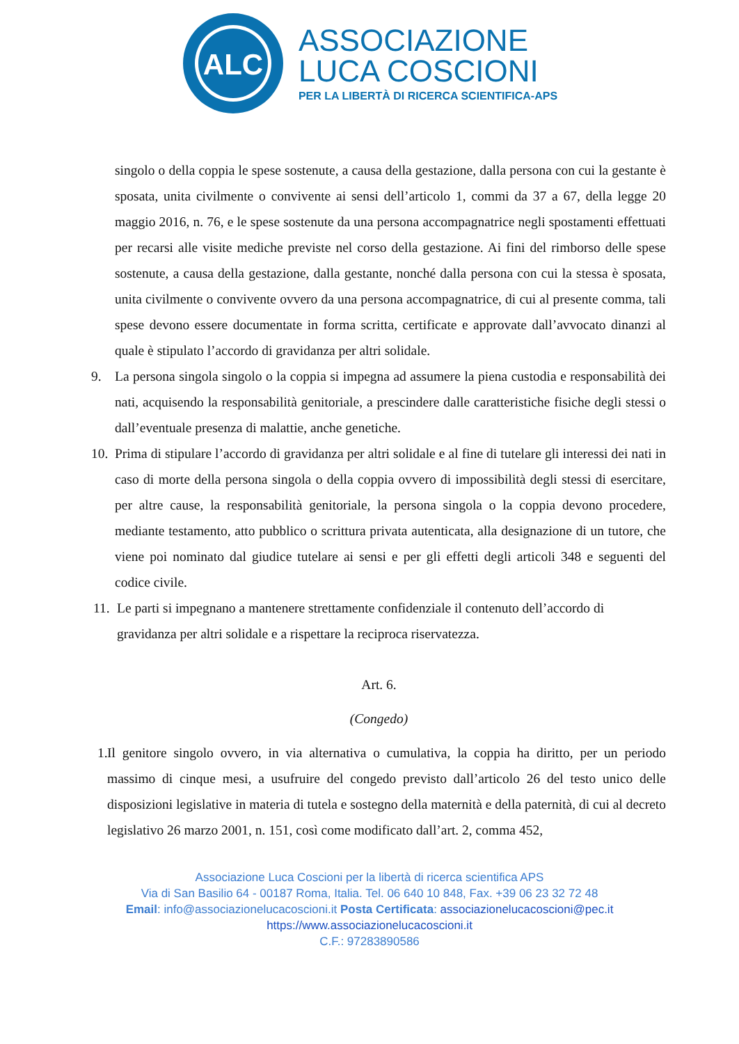ALC
ASSOCIAZIONE
LUCA COSCIONI
PER LA LIBERTÀ DI RICERCA SCIENTIFICA-APS
singolo o della coppia le spese sostenute, a causa della gestazione, dalla persona con cui la gestante è sposata, unita civilmente o convivente ai sensi dell’articolo 1, commi da 37 a 67, della legge 20 maggio 2016, n. 76, e le spese sostenute da una persona accompagnatrice negli spostamenti effettuati per recarsi alle visite mediche previste nel corso della gestazione. Ai fini del rimborso delle spese sostenute, a causa della gestazione, dalla gestante, nonché dalla persona con cui la stessa è sposata, unita civilmente o convivente ovvero da una persona accompagnatrice, di cui al presente comma, tali spese devono essere documentate in forma scritta, certificate e approvate dall’avvocato dinanzi al quale è stipulato l’accordo di gravidanza per altri solidale.
9. La persona singola singolo o la coppia si impegna ad assumere la piena custodia e responsabilità dei nati, acquisendo la responsabilità genitoriale, a prescindere dalle caratteristiche fisiche degli stessi o dall’eventuale presenza di malattie, anche genetiche.
10.
Prima di stipulare l’accordo di gravidanza per altri solidale e al fine di tutelare gli interessi dei nati in caso di morte della persona singola o della coppia ovvero di impossibilità degli stessi di esercitare, per altre cause, la responsabilità genitoriale, la persona singola o la coppia devono procedere, mediante testamento, atto pubblico o scrittura privata autenticata, alla designazione di un tutore, che viene poi nominato dal giudice tutelare ai sensi e per gli effetti degli articoli 348 e seguenti del codice civile.
11.
Le parti si impegnano a mantenere strettamente confidenziale il contenuto dell’accordo di gravidanza per altri solidale e a rispettare la reciproca riservatezza.
Art. 6.
(Congedo)
1.
Il genitore singolo ovvero, in via alternativa o cumulativa, la coppia ha diritto, per un periodo massimo di cinque mesi, a usufruire del congedo previsto dall’articolo 26 del testo unico delle disposizioni legislative in materia di tutela e sostegno della maternità e della paternità, di cui al decreto legislativo 26 marzo 2001, n. 151, così come modificato dall’art. 2, comma 452,
Associazione Luca Coscioni per la libertà di ricerca scientifica APS
Via di San Basilio 64 - 00187 Roma, Italia. Tel. 06 640 10 848, Fax. +39 06 23 32 72 48
Email: info@associazionelucacoscioni.it Posta Certificata: associazionelucacoscioni@pec.it
https://www.associazionelucacoscioni.it
C.F.: 97283890586